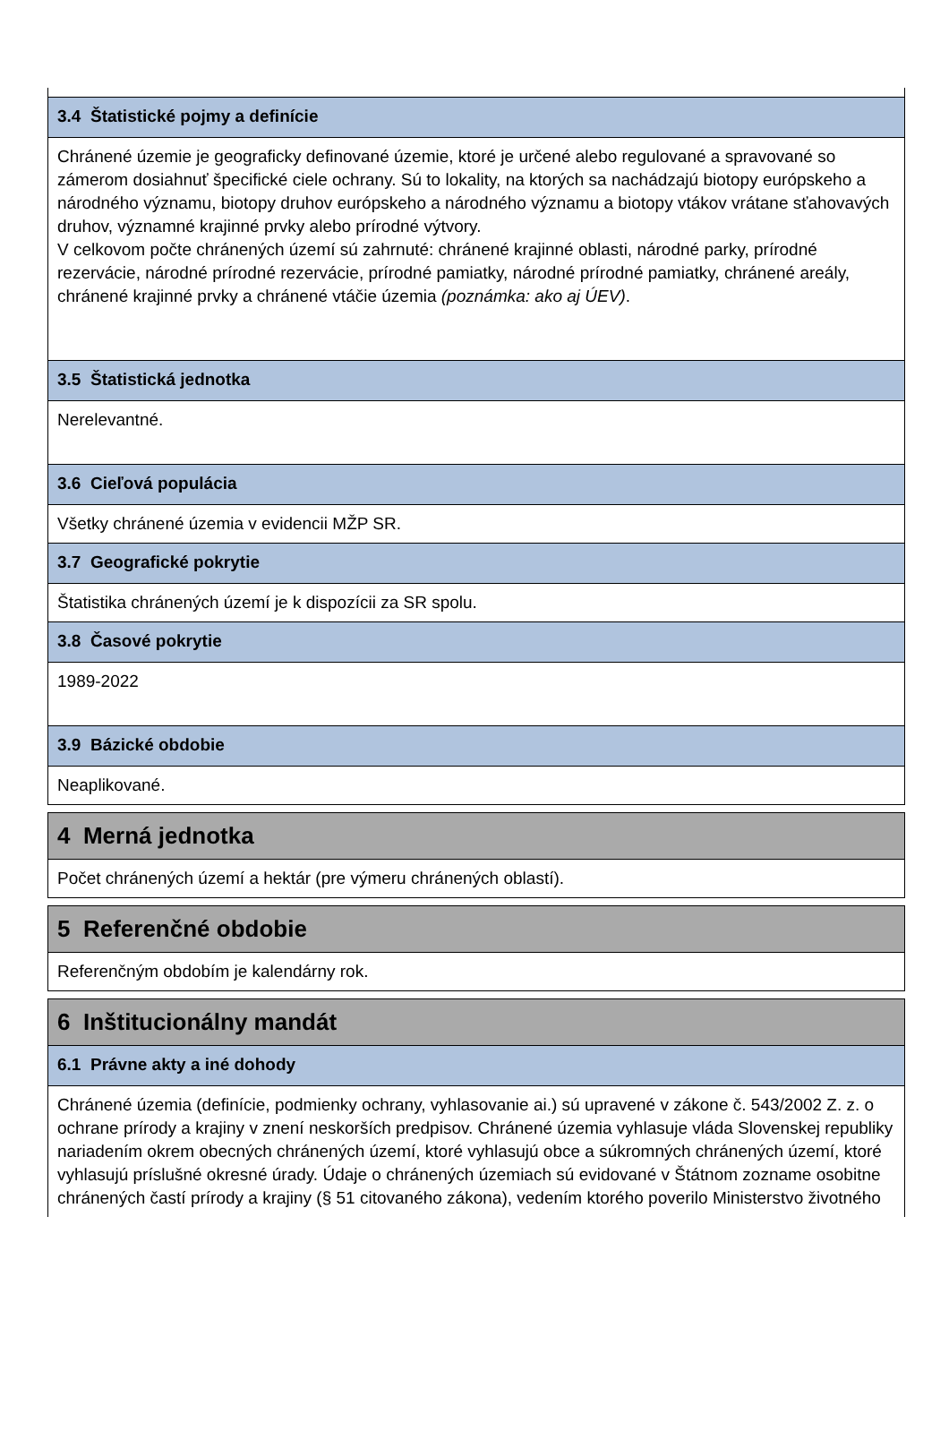3.4 Štatistické pojmy a definície
Chránené územie je geograficky definované územie, ktoré je určené alebo regulované a spravované so zámerom dosiahnuť špecifické ciele ochrany. Sú to lokality, na ktorých sa nachádzajú biotopy európskeho a národného významu, biotopy druhov európskeho a národného významu a biotopy vtákov vrátane sťahovavých druhov, významné krajinné prvky alebo prírodné výtvory.
V celkovom počte chránených území sú zahrnuté: chránené krajinné oblasti, národné parky, prírodné rezervácie, národné prírodné rezervácie, prírodné pamiatky, národné prírodné pamiatky, chránené areály, chránené krajinné prvky a chránené vtáčie územia (poznámka: ako aj ÚEV).
3.5 Štatistická jednotka
Nerelevantné.
3.6 Cieľová populácia
Všetky chránené územia v evidencii MŽP SR.
3.7 Geografické pokrytie
Štatistika chránených území je k dispozícii za SR spolu.
3.8 Časové pokrytie
1989-2022
3.9 Bázické obdobie
Neaplikované.
4 Merná jednotka
Počet chránených území a hektár (pre výmeru chránených oblastí).
5 Referenčné obdobie
Referenčným obdobím je kalendárny rok.
6 Inštitucionálny mandát
6.1 Právne akty a iné dohody
Chránené územia (definície, podmienky ochrany, vyhlasovanie ai.) sú upravené v zákone č. 543/2002 Z. z. o ochrane prírody a krajiny v znení neskorších predpisov. Chránené územia vyhlasuje vláda Slovenskej republiky nariadením okrem obecných chránených území, ktoré vyhlasujú obce a súkromných chránených území, ktoré vyhlasujú príslušné okresné úrady. Údaje o chránených územiach sú evidované v Štátnom zozname osobitne chránených častí prírody a krajiny (§ 51 citovaného zákona), vedením ktorého poverilo Ministerstvo životného